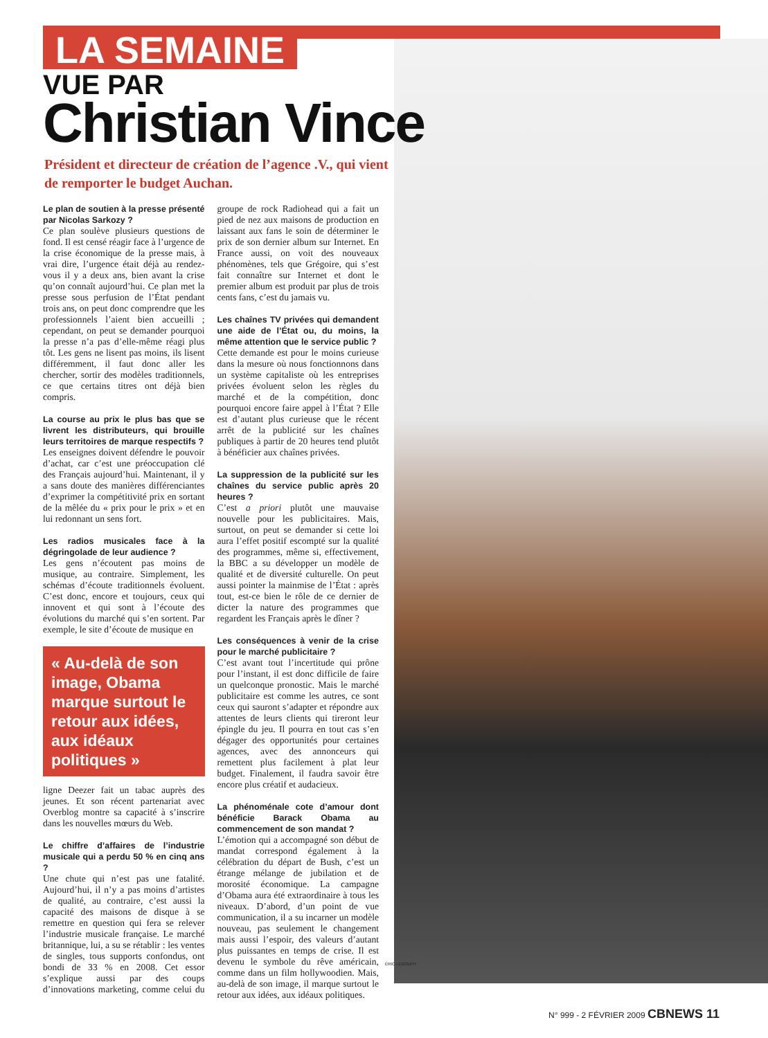LA SEMAINE VUE PAR
Christian Vince
Président et directeur de création de l’agence .V., qui vient de remporter le budget Auchan.
Le plan de soutien à la presse présenté par Nicolas Sarkozy ?
Ce plan soulève plusieurs questions de fond. Il est censé réagir face à l’urgence de la crise économique de la presse mais, à vrai dire, l’urgence était déjà au rendez-vous il y a deux ans, bien avant la crise qu’on connaît aujourd’hui. Ce plan met la presse sous perfusion de l’État pendant trois ans, on peut donc comprendre que les professionnels l’aient bien accueilli ; cependant, on peut se demander pourquoi la presse n’a pas d’elle-même réagi plus tôt. Les gens ne lisent pas moins, ils lisent différemment, il faut donc aller les chercher, sortir des modèles traditionnels, ce que certains titres ont déjà bien compris.
La course au prix le plus bas que se livrent les distributeurs, qui brouille leurs territoires de marque respectifs ?
Les enseignes doivent défendre le pouvoir d’achat, car c’est une préoccupation clé des Français aujourd’hui. Maintenant, il y a sans doute des manières différenciantes d’exprimer la compétitivité prix en sortant de la mêlée du « prix pour le prix » et en lui redonnant un sens fort.
Les radios musicales face à la dégringolade de leur audience ?
Les gens n’écoutent pas moins de musique, au contraire. Simplement, les schémas d’écoute traditionnels évoluent. C’est donc, encore et toujours, ceux qui innovent et qui sont à l’écoute des évolutions du marché qui s’en sortent. Par exemple, le site d’écoute de musique en
« Au-delà de son image, Obama marque surtout le retour aux idées, aux idéaux politiques »
ligne Deezer fait un tabac auprès des jeunes. Et son récent partenariat avec Overblog montre sa capacité à s’inscrire dans les nouvelles mœurs du Web.
Le chiffre d’affaires de l’industrie musicale qui a perdu 50 % en cinq ans ?
Une chute qui n’est pas une fatalité. Aujourd’hui, il n’y a pas moins d’artistes de qualité, au contraire, c’est aussi la capacité des maisons de disque à se remettre en question qui fera se relever l’industrie musicale française. Le marché britannique, lui, a su se rétablir : les ventes de singles, tous supports confondus, ont bondi de 33 % en 2008. Cet essor s’explique aussi par des coups d’innovations marketing, comme celui du groupe de rock Radiohead qui a fait un pied de nez aux maisons de production en laissant aux fans le soin de déterminer le prix de son dernier album sur Internet. En France aussi, on voit des nouveaux phénomènes, tels que Grégoire, qui s’est fait connaître sur Internet et dont le premier album est produit par plus de trois cents fans, c’est du jamais vu.
Les chaînes TV privées qui demandent une aide de l’État ou, du moins, la même attention que le service public ?
Cette demande est pour le moins curieuse dans la mesure où nous fonctionnons dans un système capitaliste où les entreprises privées évoluent selon les règles du marché et de la compétition, donc pourquoi encore faire appel à l’État ? Elle est d’autant plus curieuse que le récent arrêt de la publicité sur les chaînes publiques à partir de 20 heures tend plutôt à bénéficier aux chaînes privées.
La suppression de la publicité sur les chaînes du service public après 20 heures ?
C’est a priori plutôt une mauvaise nouvelle pour les publicitaires. Mais, surtout, on peut se demander si cette loi aura l’effet positif escompté sur la qualité des programmes, même si, effectivement, la BBC a su développer un modèle de qualité et de diversité culturelle. On peut aussi pointer la mainmise de l’État : après tout, est-ce bien le rôle de ce dernier de dicter la nature des programmes que regardent les Français après le dîner ?
Les conséquences à venir de la crise pour le marché publicitaire ?
C’est avant tout l’incertitude qui prône pour l’instant, il est donc difficile de faire un quelconque pronostic. Mais le marché publicitaire est comme les autres, ce sont ceux qui sauront s’adapter et répondre aux attentes de leurs clients qui tireront leur épingle du jeu. Il pourra en tout cas s’en dégager des opportunités pour certaines agences, avec des annonceurs qui remettent plus facilement à plat leur budget. Finalement, il faudra savoir être encore plus créatif et audacieux.
La phénoménale cote d’amour dont bénéficie Barack Obama au commencement de son mandat ?
L’émotion qui a accompagné son début de mandat correspond également à la célébration du départ de Bush, c’est un étrange mélange de jubilation et de morosité économique. La campagne d’Obama aura été extraordinaire à tous les niveaux. D’abord, d’un point de vue communication, il a su incarner un modèle nouveau, pas seulement le changement mais aussi l’espoir, des valeurs d’autant plus puissantes en temps de crise. Il est devenu le symbole du rêve américain, comme dans un film hollywoodien. Mais, au-delà de son image, il marque surtout le retour aux idées, aux idéaux politiques.
ÉRIC LEGOUHY
N° 999 - 2 FÉVRIER 2009 CBNEWS 11